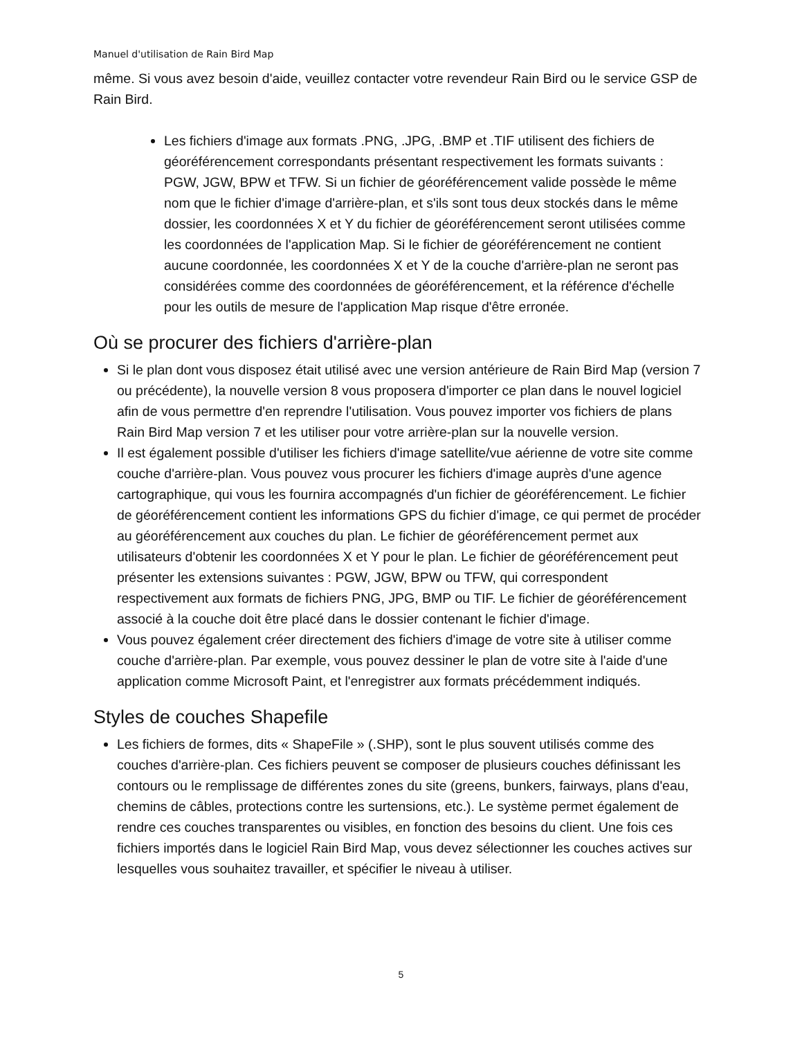Manuel d'utilisation de Rain Bird Map
même. Si vous avez besoin d'aide, veuillez contacter votre revendeur Rain Bird ou le service GSP de Rain Bird.
Les fichiers d'image aux formats .PNG, .JPG, .BMP et .TIF utilisent des fichiers de géoréférencement correspondants présentant respectivement les formats suivants : PGW, JGW, BPW et TFW. Si un fichier de géoréférencement valide possède le même nom que le fichier d'image d'arrière-plan, et s'ils sont tous deux stockés dans le même dossier, les coordonnées X et Y du fichier de géoréférencement seront utilisées comme les coordonnées de l'application Map. Si le fichier de géoréférencement ne contient aucune coordonnée, les coordonnées X et Y de la couche d'arrière-plan ne seront pas considérées comme des coordonnées de géoréférencement, et la référence d'échelle pour les outils de mesure de l'application Map risque d'être erronée.
Où se procurer des fichiers d'arrière-plan
Si le plan dont vous disposez était utilisé avec une version antérieure de Rain Bird Map (version 7 ou précédente), la nouvelle version 8 vous proposera d'importer ce plan dans le nouvel logiciel afin de vous permettre d'en reprendre l'utilisation. Vous pouvez importer vos fichiers de plans Rain Bird Map version 7 et les utiliser pour votre arrière-plan sur la nouvelle version.
Il est également possible d'utiliser les fichiers d'image satellite/vue aérienne de votre site comme couche d'arrière-plan. Vous pouvez vous procurer les fichiers d'image auprès d'une agence cartographique, qui vous les fournira accompagnés d'un fichier de géoréférencement. Le fichier de géoréférencement contient les informations GPS du fichier d'image, ce qui permet de procéder au géoréférencement aux couches du plan. Le fichier de géoréférencement permet aux utilisateurs d'obtenir les coordonnées X et Y pour le plan. Le fichier de géoréférencement peut présenter les extensions suivantes : PGW, JGW, BPW ou TFW, qui correspondent respectivement aux formats de fichiers PNG, JPG, BMP ou TIF. Le fichier de géoréférencement associé à la couche doit être placé dans le dossier contenant le fichier d'image.
Vous pouvez également créer directement des fichiers d'image de votre site à utiliser comme couche d'arrière-plan. Par exemple, vous pouvez dessiner le plan de votre site à l'aide d'une application comme Microsoft Paint, et l'enregistrer aux formats précédemment indiqués.
Styles de couches Shapefile
Les fichiers de formes, dits « ShapeFile » (.SHP), sont le plus souvent utilisés comme des couches d'arrière-plan. Ces fichiers peuvent se composer de plusieurs couches définissant les contours ou le remplissage de différentes zones du site (greens, bunkers, fairways, plans d'eau, chemins de câbles, protections contre les surtensions, etc.). Le système permet également de rendre ces couches transparentes ou visibles, en fonction des besoins du client. Une fois ces fichiers importés dans le logiciel Rain Bird Map, vous devez sélectionner les couches actives sur lesquelles vous souhaitez travailler, et spécifier le niveau à utiliser.
5